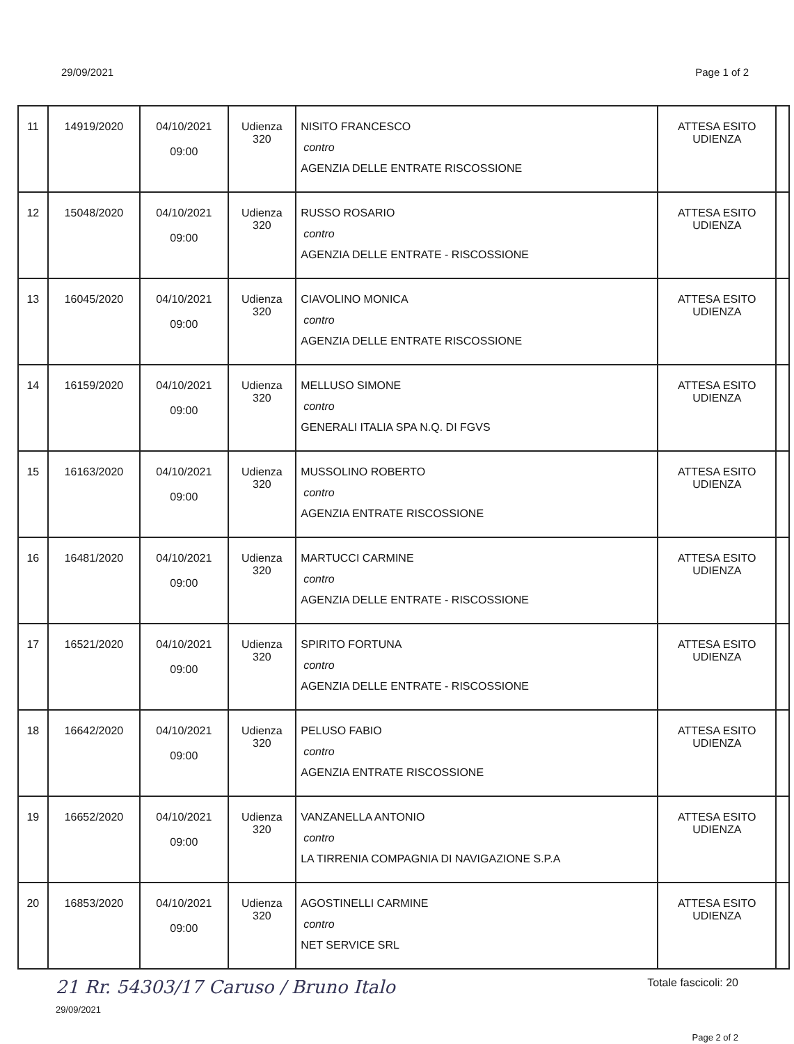29/09/2021 Page 1 of 2
| 11 | 14919/2020 | 04/10/2021 09:00 | Udienza 320 | NISITO FRANCESCO contro AGENZIA DELLE ENTRATE RISCOSSIONE | ATTESA ESITO UDIENZA | |
| 12 | 15048/2020 | 04/10/2021 09:00 | Udienza 320 | RUSSO ROSARIO contro AGENZIA DELLE ENTRATE - RISCOSSIONE | ATTESA ESITO UDIENZA | |
| 13 | 16045/2020 | 04/10/2021 09:00 | Udienza 320 | CIAVOLINO MONICA contro AGENZIA DELLE ENTRATE RISCOSSIONE | ATTESA ESITO UDIENZA | |
| 14 | 16159/2020 | 04/10/2021 09:00 | Udienza 320 | MELLUSO SIMONE contro GENERALI ITALIA SPA N.Q. DI FGVS | ATTESA ESITO UDIENZA | |
| 15 | 16163/2020 | 04/10/2021 09:00 | Udienza 320 | MUSSOLINO ROBERTO contro AGENZIA ENTRATE RISCOSSIONE | ATTESA ESITO UDIENZA | |
| 16 | 16481/2020 | 04/10/2021 09:00 | Udienza 320 | MARTUCCI CARMINE contro AGENZIA DELLE ENTRATE - RISCOSSIONE | ATTESA ESITO UDIENZA | |
| 17 | 16521/2020 | 04/10/2021 09:00 | Udienza 320 | SPIRITO FORTUNA contro AGENZIA DELLE ENTRATE - RISCOSSIONE | ATTESA ESITO UDIENZA | |
| 18 | 16642/2020 | 04/10/2021 09:00 | Udienza 320 | PELUSO FABIO contro AGENZIA ENTRATE RISCOSSIONE | ATTESA ESITO UDIENZA | |
| 19 | 16652/2020 | 04/10/2021 09:00 | Udienza 320 | VANZANELLA ANTONIO contro LA TIRRENIA COMPAGNIA DI NAVIGAZIONE S.P.A | ATTESA ESITO UDIENZA | |
| 20 | 16853/2020 | 04/10/2021 09:00 | Udienza 320 | AGOSTINELLI CARMINE contro NET SERVICE SRL | ATTESA ESITO UDIENZA | |
21 Rr. 54303/17 Caruso / Bruno Italo Totale fascicoli: 20
29/09/2021
Page 2 of 2